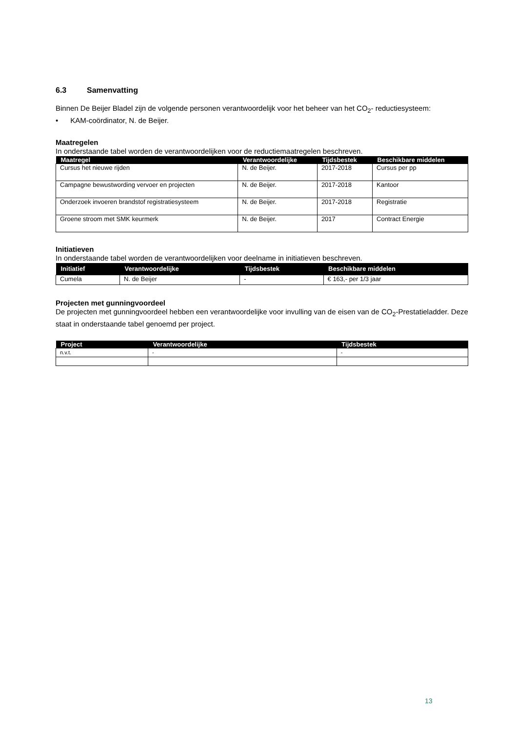6.3 Samenvatting
Binnen De Beijer Bladel zijn de volgende personen verantwoordelijk voor het beheer van het CO<sub>2</sub>- reductiesysteem:
• KAM-coördinator, N. de Beijer.
Maatregelen
In onderstaande tabel worden de verantwoordelijken voor de reductiemaatregelen beschreven.
| Maatregel | Verantwoordelijke | Tijdsbestek | Beschikbare middelen |
| --- | --- | --- | --- |
| Cursus het nieuwe rijden | N. de Beijer. | 2017-2018 | Cursus per pp |
| Campagne bewustwording vervoer en projecten | N. de Beijer. | 2017-2018 | Kantoor |
| Onderzoek invoeren brandstof registratiesysteem | N. de Beijer. | 2017-2018 | Registratie |
| Groene stroom met SMK keurmerk | N. de Beijer. | 2017 | Contract Energie |
Initiatieven
In onderstaande tabel worden de verantwoordelijken voor deelname in initiatieven beschreven.
| Initiatief | Verantwoordelijke | Tijdsbestek | Beschikbare middelen |
| --- | --- | --- | --- |
| Cumela | N. de Beijer | - | € 163,- per 1/3 jaar |
Projecten met gunningvoordeel
De projecten met gunningvoordeel hebben een verantwoordelijke voor invulling van de eisen van de CO<sub>2</sub>-Prestatieladder. Deze staat in onderstaande tabel genoemd per project.
| Project | Verantwoordelijke | Tijdsbestek |
| --- | --- | --- |
| n.v.t. | - | - |
13